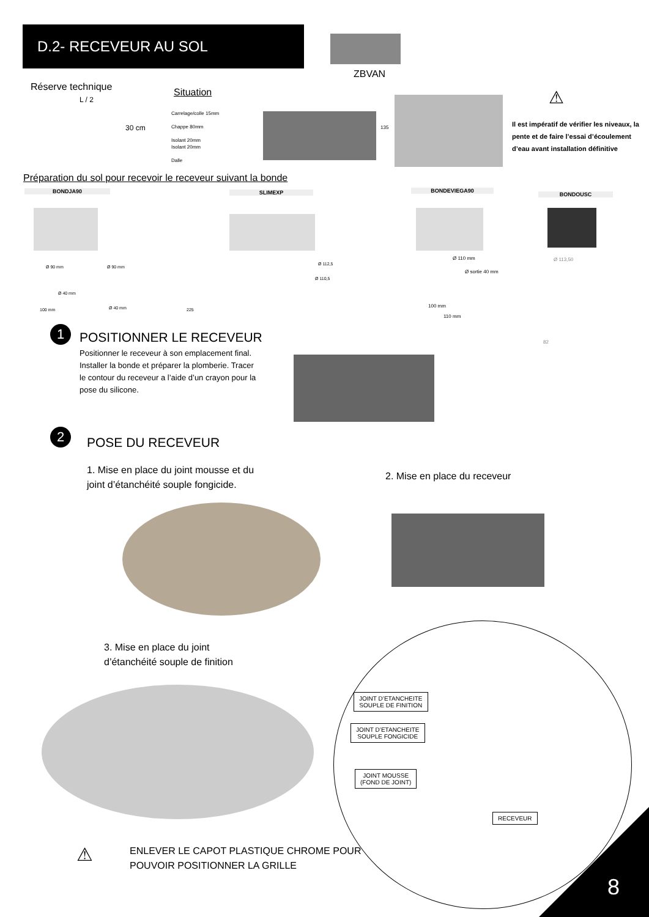D.2- RECEVEUR AU SOL
ZBVAN
Réserve technique
L / 2
30 cm
Situation
Carrelage/colle 15mm
Chappe 80mm
Isolant 20mm
Isolant 20mm
Dalle
135
⚠
Il est impératif de vérifier les niveaux, la pente et de faire l’essai d’écoulement d’eau avant installation définitive
Préparation du sol pour recevoir le receveur suivant la bonde
BONDJA90 SLIMEXP BONDEVIEGA90
BONDOUSC
Ø 90 mm Ø 90 mm
Ø 40 mm
100 mm Ø 40 mm
Ø 112,5
Ø 110,5
225
Ø 110 mm
Ø sortie 40 mm
100 mm
110 mm
Ø 113,50
82
1 POSITIONNER LE RECEVEUR
Positionner le receveur à son emplacement final. Installer la bonde et préparer la plomberie. Tracer le contour du receveur a l’aide d’un crayon pour la pose du silicone.
2
POSE DU RECEVEUR
1. Mise en place du joint mousse et du
joint d’étanchéité souple fongicide.
2. Mise en place du receveur
3. Mise en place du joint
d’étanchéité souple de finition
JOINT D’ETANCHEITE
SOUPLE DE FINITION
JOINT D’ETANCHEITE
SOUPLE FONGICIDE
JOINT MOUSSE
(FOND DE JOINT)
RECEVEUR
⚠
ENLEVER LE CAPOT PLASTIQUE CHROME POUR
POUVOIR POSITIONNER LA GRILLE
8